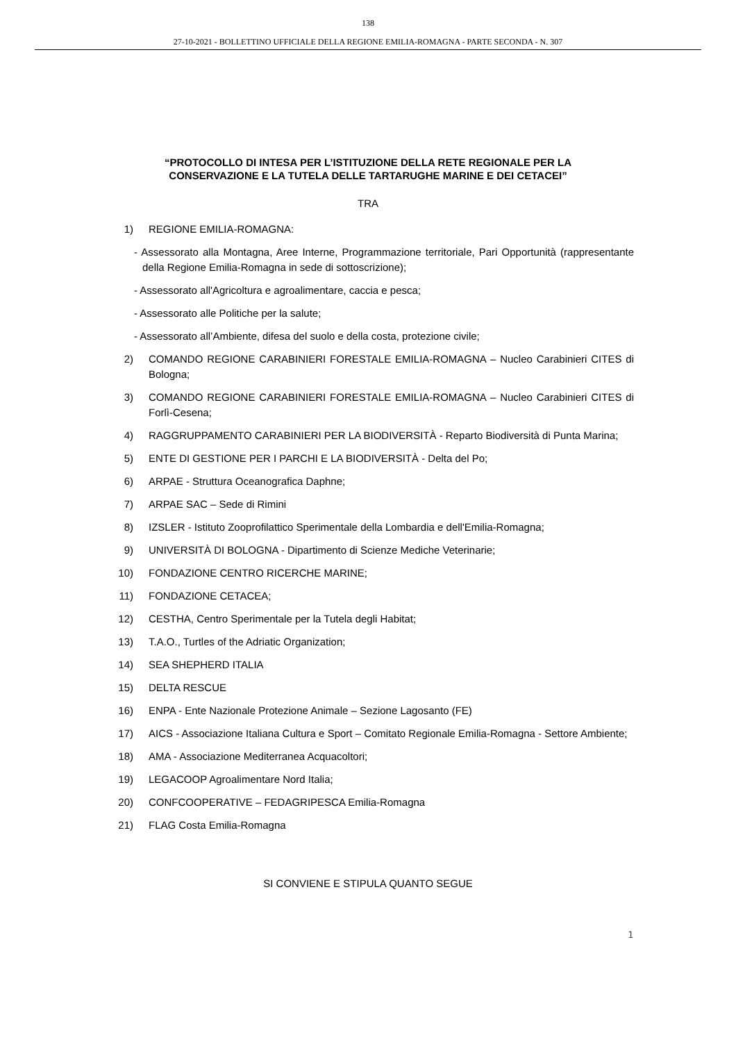138
27-10-2021 - BOLLETTINO UFFICIALE DELLA REGIONE EMILIA-ROMAGNA - PARTE SECONDA - N. 307
“PROTOCOLLO DI INTESA PER L’ISTITUZIONE DELLA RETE REGIONALE PER LA
CONSERVAZIONE E LA TUTELA DELLE TARTARUGHE MARINE E DEI CETACEI”
TRA
1) REGIONE EMILIA-ROMAGNA:
- Assessorato alla Montagna, Aree Interne, Programmazione territoriale, Pari Opportunità (rappresentante della Regione Emilia-Romagna in sede di sottoscrizione);
- Assessorato all'Agricoltura e agroalimentare, caccia e pesca;
- Assessorato alle Politiche per la salute;
- Assessorato all’Ambiente, difesa del suolo e della costa, protezione civile;
2) COMANDO REGIONE CARABINIERI FORESTALE EMILIA-ROMAGNA – Nucleo Carabinieri CITES di Bologna;
3) COMANDO REGIONE CARABINIERI FORESTALE EMILIA-ROMAGNA – Nucleo Carabinieri CITES di Forlì-Cesena;
4) RAGGRUPPAMENTO CARABINIERI PER LA BIODIVERSITÀ - Reparto Biodiversità di Punta Marina;
5) ENTE DI GESTIONE PER I PARCHI E LA BIODIVERSITÀ - Delta del Po;
6) ARPAE - Struttura Oceanografica Daphne;
7) ARPAE SAC – Sede di Rimini
8) IZSLER - Istituto Zooprofilattico Sperimentale della Lombardia e dell'Emilia-Romagna;
9) UNIVERSITÀ DI BOLOGNA - Dipartimento di Scienze Mediche Veterinarie;
10) FONDAZIONE CENTRO RICERCHE MARINE;
11) FONDAZIONE CETACEA;
12) CESTHA, Centro Sperimentale per la Tutela degli Habitat;
13) T.A.O., Turtles of the Adriatic Organization;
14) SEA SHEPHERD ITALIA
15) DELTA RESCUE
16) ENPA - Ente Nazionale Protezione Animale – Sezione Lagosanto (FE)
17) AICS - Associazione Italiana Cultura e Sport – Comitato Regionale Emilia-Romagna - Settore Ambiente;
18) AMA - Associazione Mediterranea Acquacoltori;
19) LEGACOOP Agroalimentare Nord Italia;
20) CONFCOOPERATIVE – FEDAGRIPESCA Emilia-Romagna
21) FLAG Costa Emilia-Romagna
SI CONVIENE E STIPULA QUANTO SEGUE
1